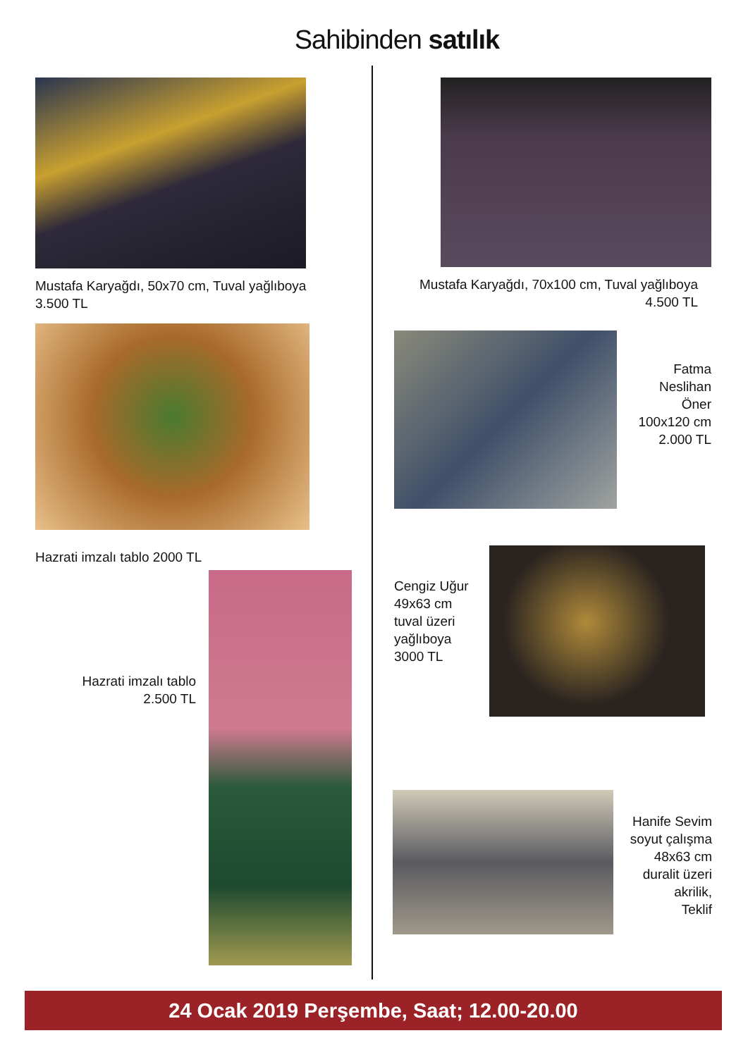Sahibinden satılık
Mustafa Karyağdı, 50x70 cm, Tuval yağlıboya
3.500 TL
Hazrati imzalı tablo 2000 TL
Hazrati imzalı tablo
2.500 TL
Mustafa Karyağdı, 70x100 cm, Tuval yağlıboya
4.500 TL
Fatma
Neslihan
Öner
100x120 cm
2.000 TL
Cengiz Uğur
49x63 cm
tuval üzeri
yağlıboya
3000 TL
Hanife Sevim
soyut çalışma
48x63 cm
duralit üzeri
akrilik,
Teklif
24 Ocak 2019 Perşembe, Saat; 12.00-20.00